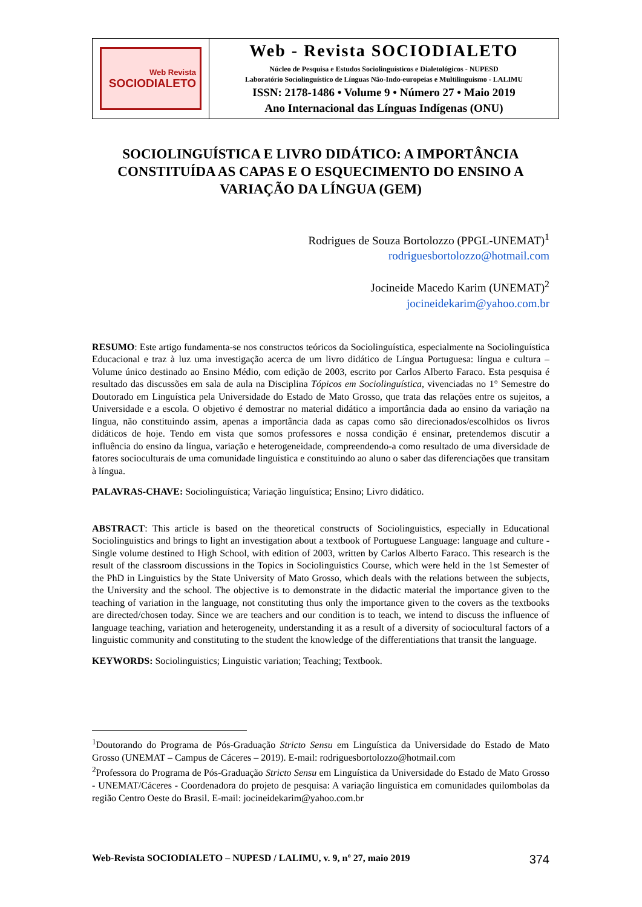Web Revista
SOCIODIALETO
Web - Revista SOCIODIALETO
Núcleo de Pesquisa e Estudos Sociolinguísticos e Dialetológicos - NUPESD
Laboratório Sociolinguístico de Línguas Não-Indo-europeias e Multilinguismo - LALIMU
ISSN: 2178-1486 • Volume 9 • Número 27 • Maio 2019
Ano Internacional das Línguas Indígenas (ONU)
SOCIOLINGUÍSTICA E LIVRO DIDÁTICO: A IMPORTÂNCIA CONSTITUÍDA AS CAPAS E O ESQUECIMENTO DO ENSINO A VARIAÇÃO DA LÍNGUA (GEM)
Rodrigues de Souza Bortolozzo (PPGL-UNEMAT)<sup>1</sup>
rodriguesbortolozzo@hotmail.com
Jocineide Macedo Karim (UNEMAT)<sup>2</sup>
jocineidekarim@yahoo.com.br
RESUMO: Este artigo fundamenta-se nos constructos teóricos da Sociolinguística, especialmente na Sociolinguística Educacional e traz à luz uma investigação acerca de um livro didático de Língua Portuguesa: língua e cultura – Volume único destinado ao Ensino Médio, com edição de 2003, escrito por Carlos Alberto Faraco. Esta pesquisa é resultado das discussões em sala de aula na Disciplina Tópicos em Sociolinguística, vivenciadas no 1° Semestre do Doutorado em Linguística pela Universidade do Estado de Mato Grosso, que trata das relações entre os sujeitos, a Universidade e a escola. O objetivo é demostrar no material didático a importância dada ao ensino da variação na língua, não constituindo assim, apenas a importância dada as capas como são direcionados/escolhidos os livros didáticos de hoje. Tendo em vista que somos professores e nossa condição é ensinar, pretendemos discutir a influência do ensino da língua, variação e heterogeneidade, compreendendo-a como resultado de uma diversidade de fatores socioculturais de uma comunidade linguística e constituindo ao aluno o saber das diferenciações que transitam à língua.
PALAVRAS-CHAVE: Sociolinguística; Variação linguística; Ensino; Livro didático.
ABSTRACT: This article is based on the theoretical constructs of Sociolinguistics, especially in Educational Sociolinguistics and brings to light an investigation about a textbook of Portuguese Language: language and culture - Single volume destined to High School, with edition of 2003, written by Carlos Alberto Faraco. This research is the result of the classroom discussions in the Topics in Sociolinguistics Course, which were held in the 1st Semester of the PhD in Linguistics by the State University of Mato Grosso, which deals with the relations between the subjects, the University and the school. The objective is to demonstrate in the didactic material the importance given to the teaching of variation in the language, not constituting thus only the importance given to the covers as the textbooks are directed/chosen today. Since we are teachers and our condition is to teach, we intend to discuss the influence of language teaching, variation and heterogeneity, understanding it as a result of a diversity of sociocultural factors of a linguistic community and constituting to the student the knowledge of the differentiations that transit the language.
KEYWORDS: Sociolinguistics; Linguistic variation; Teaching; Textbook.
<sup>1</sup> Doutorando do Programa de Pós-Graduação Stricto Sensu em Linguística da Universidade do Estado de Mato Grosso (UNEMAT – Campus de Cáceres – 2019). E-mail: rodriguesbortolozzo@hotmail.com
<sup>2</sup> Professora do Programa de Pós-Graduação Stricto Sensu em Linguística da Universidade do Estado de Mato Grosso - UNEMAT/Cáceres - Coordenadora do projeto de pesquisa: A variação linguística em comunidades quilombolas da região Centro Oeste do Brasil. E-mail: jocineidekarim@yahoo.com.br
Web-Revista SOCIODIALETO – NUPESD / LALIMU, v. 9, nº 27, maio 2019 374